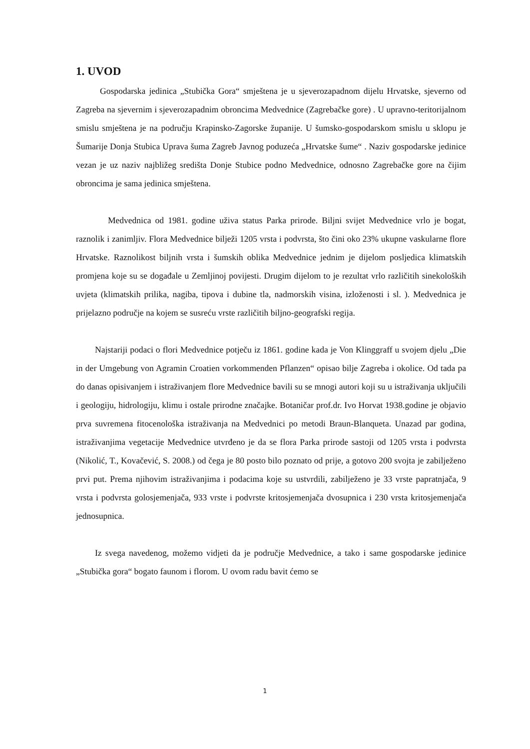1. UVOD
Gospodarska jedinica „Stubička Gora“ smještena je u sjeverozapadnom dijelu Hrvatske, sjeverno od Zagreba na sjevernim i sjeverozapadnim obroncima Medvednice (Zagrebačke gore) . U upravno-teritorijalnom smislu smještena je na području Krapinsko-Zagorske županije. U šumsko-gospodarskom smislu u sklopu je Šumarije Donja Stubica Uprava šuma Zagreb Javnog poduzeća „Hrvatske šume“ . Naziv gospodarske jedinice vezan je uz naziv najbližeg središta Donje Stubice podno Medvednice, odnosno Zagrebačke gore na čijim obroncima je sama jedinica smještena.
Medvednica od 1981. godine uživa status Parka prirode. Biljni svijet Medvednice vrlo je bogat, raznolik i zanimljiv. Flora Medvednice bilježi 1205 vrsta i podvrsta, što čini oko 23% ukupne vaskularne flore Hrvatske. Raznolikost biljnih vrsta i šumskih oblika Medvednice jednim je dijelom posljedica klimatskih promjena koje su se događale u Zemljinoj povijesti. Drugim dijelom to je rezultat vrlo različitih sinekoloških uvjeta (klimatskih prilika, nagiba, tipova i dubine tla, nadmorskih visina, izloženosti i sl. ). Medvednica je prijelazno područje na kojem se susreću vrste različitih biljno-geografski regija.
Najstariji podaci o flori Medvednice potječu iz 1861. godine kada je Von Klinggraff u svojem djelu „Die in der Umgebung von Agramin Croatien vorkommenden Pflanzen“ opisao bilje Zagreba i okolice. Od tada pa do danas opisivanjem i istraživanjem flore Medvednice bavili su se mnogi autori koji su u istraživanja uključili i geologiju, hidrologiju, klimu i ostale prirodne značajke. Botaničar prof.dr. Ivo Horvat 1938.godine je objavio prva suvremena fitocenološka istraživanja na Medvednici po metodi Braun-Blanqueta. Unazad par godina, istraživanjima vegetacije Medvednice utvrđeno je da se flora Parka prirode sastoji od 1205 vrsta i podvrsta (Nikolić, T., Kovačević, S. 2008.) od čega je 80 posto bilo poznato od prije, a gotovo 200 svojta je zabilježeno prvi put. Prema njihovim istraživanjima i podacima koje su ustvrdili, zabilježeno je 33 vrste papratnjača, 9 vrsta i podvrsta golosjemenjača, 933 vrste i podvrste kritosjemenjača dvosupnica i 230 vrsta kritosjemenjača jednosupnica.
Iz svega navedenog, možemo vidjeti da je područje Medvednice, a tako i same gospodarske jedinice „Stubička gora“ bogato faunom i florom. U ovom radu bavit ćemo se
1